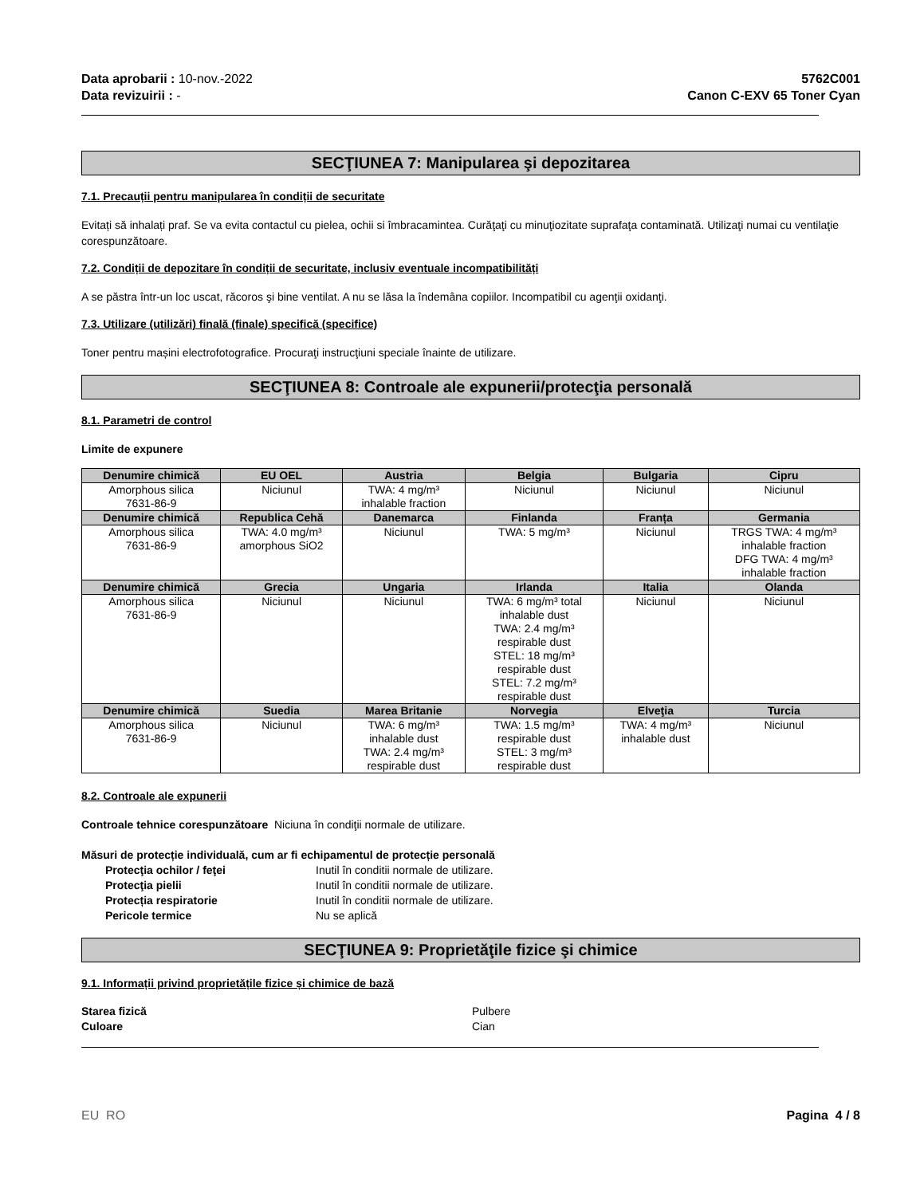Data aprobarii : 10-nov.-2022
Data revizuirii : -
5762C001
Canon C-EXV 65 Toner Cyan
SECŢIUNEA 7: Manipularea şi depozitarea
7.1. Precauții pentru manipularea în condiții de securitate
Evitați să inhalați praf. Se va evita contactul cu pielea, ochii si îmbracamintea. Curăţaţi cu minuţiozitate suprafaţa contaminată. Utilizaţi numai cu ventilaţie corespunzătoare.
7.2. Condiții de depozitare în condiții de securitate, inclusiv eventuale incompatibilități
A se păstra într-un loc uscat, răcoros şi bine ventilat. A nu se lăsa la îndemâna copiilor. Incompatibil cu agenţii oxidanţi.
7.3. Utilizare (utilizări) finală (finale) specifică (specifice)
Toner pentru mașini electrofotografice. Procuraţi instrucţiuni speciale înainte de utilizare.
SECŢIUNEA 8: Controale ale expunerii/protecţia personală
8.1. Parametri de control
Limite de expunere
| Denumire chimică | EU OEL | Austria | Belgia | Bulgaria | Cipru |
| --- | --- | --- | --- | --- | --- |
| Amorphous silica 7631-86-9 | Niciunul | TWA: 4 mg/m³ inhalable fraction | Niciunul | Niciunul | Niciunul |
| Denumire chimică | Republica Cehă | Danemarca | Finlanda | Franța | Germania |
| Amorphous silica 7631-86-9 | TWA: 4.0 mg/m³ amorphous SiO2 | Niciunul | TWA: 5 mg/m³ | Niciunul | TRGS TWA: 4 mg/m³ inhalable fraction DFG TWA: 4 mg/m³ inhalable fraction |
| Denumire chimică | Grecia | Ungaria | Irlanda | Italia | Olanda |
| Amorphous silica 7631-86-9 | Niciunul | Niciunul | TWA: 6 mg/m³ total inhalable dust TWA: 2.4 mg/m³ respirable dust STEL: 18 mg/m³ respirable dust STEL: 7.2 mg/m³ respirable dust | Niciunul | Niciunul |
| Denumire chimică | Suedia | Marea Britanie | Norvegia | Elveţia | Turcia |
| Amorphous silica 7631-86-9 | Niciunul | TWA: 6 mg/m³ inhalable dust TWA: 2.4 mg/m³ respirable dust | TWA: 1.5 mg/m³ respirable dust STEL: 3 mg/m³ respirable dust | TWA: 4 mg/m³ inhalable dust | Niciunul |
8.2. Controale ale expunerii
Controale tehnice corespunzătoare Niciuna în condiţii normale de utilizare.
Măsuri de protecție individuală, cum ar fi echipamentul de protecție personală
Protecţia ochilor / feţei Inutil în conditii normale de utilizare.
Protecţia pielii Inutil în conditii normale de utilizare.
Protecția respiratorie Inutil în conditii normale de utilizare.
Pericole termice Nu se aplică
SECŢIUNEA 9: Proprietăţile fizice şi chimice
9.1. Informații privind proprietățile fizice și chimice de bază
Starea fizică Pulbere
Culoare Cian
EU RO Pagina 4 / 8